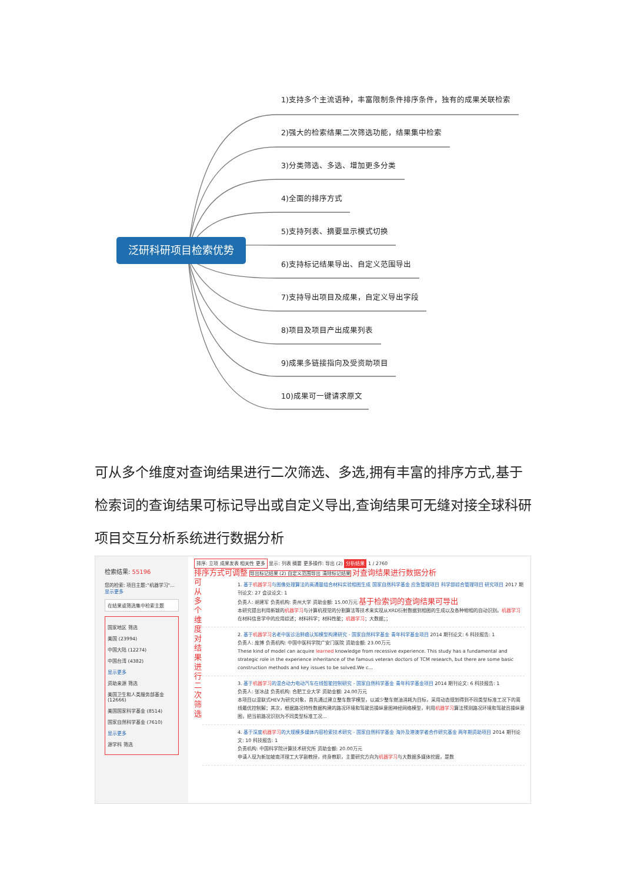泛研科研项目检索优势
1)支持多个主流语种，丰富限制条件排序条件，独有的成果关联检索
2)强大的检索结果二次筛选功能，结果集中检索
3)分类筛选、多选、增加更多分类
4)全面的排序方式
5)支持列表、摘要显示模式切换
6)支持标记结果导出、自定义范围导出
7)支持导出项目及成果，自定义导出字段
8)项目及项目产出成果列表
9)成果多链接指向及受资助项目
10)成果可一键请求原文
可从多个维度对查询结果进行二次筛选、多选,拥有丰富的排序方式,基于检索词的查询结果可标记导出或自定义导出,查询结果可无缝对接全球科研项目交互分析系统进行数据分析
检索结果: 55196
您的检索: 项目主题:"机器学习"... 显示更多
在结果或筛选集中检索主题
国家地区 筛选
美国 (23994)
中国大陆 (12274)
中国台湾 (4382)
显示更多
资助来源 筛选
美国卫生和人类服务部基金 (12666)
美国国家科学基金 (8514)
国家自然科学基金 (7610)
显示更多
源学科 筛选
排序: 立项 成果发表 相关性 更多 显示: 列表 摘要 更多操作: 导出 (2) 分析结果 1 / 2760
排序方式可调整 导出标记结果 (2) 自定义范围导出 清除标记结果 对查询结果进行数据分析
可从多个维度对结果进行二次筛选
1. 基于机器学习与图像处理算法的高通量组合材料实验相图生成 国家自然科学基金 应急管理项目 科学部综合管理项目 研究项目 2017 期刊论文: 27 会议论文: 1
负责人: 胡建军 负责机构: 贵州大学 资助金额: 15.00万元 基于检索词的查询结果可导出
本研究提出利用新颖的机器学习与计算机视觉的分割算法等技术来实现从XRD衍射数据到相图的生成以及各种物相的自动识别。机器学习在材料信息学中的应用综述；材料科学；材料性能；机器学习；大数据；；
2. 基于机器学习名老中医诊治肺癌认知模型构建研究 - 国家自然科学基金 青年科学基金项目 2014 期刊论文: 6 科技报告: 1
负责人: 庞博 负责机构: 中国中医科学院广安门医院 资助金额: 23.00万元
These kind of model can acquire learned knowledge from recessive experience. This study has a fundamental and strategic role in the experience inheritance of the famous veteran doctors of TCM research, but there are some basic construction methods and key issues to be solved.We c...
3. 基于机器学习的混合动力电动汽车在线智能控制研究 - 国家自然科学基金 青年科学基金项目 2014 期刊论文: 6 科技报告: 1
负责人: 张冰战 负责机构: 合肥工业大学 资助金额: 24.00万元
本项目以混联式HEV为研究对象，首先通过建立整车数学模型，以减少整车燃油消耗为目标，采用动态规划得到不同类型标准工况下的离线最优控制解；其次，根据路况特性数据构建的路况环境和驾驶员操纵意图神经网络模型，利用机器学习算法预测路况环境和驾驶员操纵意图，把当前路况识别为不同类型标准工况...
4. 基于深度机器学习的大规模多媒体内容检索技术研究 - 国家自然科学基金 海外及港澳学者合作研究基金 两年期资助项目 2014 期刊论文: 10 科技报告: 1
负责机构: 中国科学院计算技术研究所 资助金额: 20.00万元
申请人现为新加坡南洋理工大学副教授，终身教职，主要研究方向为机器学习与大数据多媒体挖掘，是数